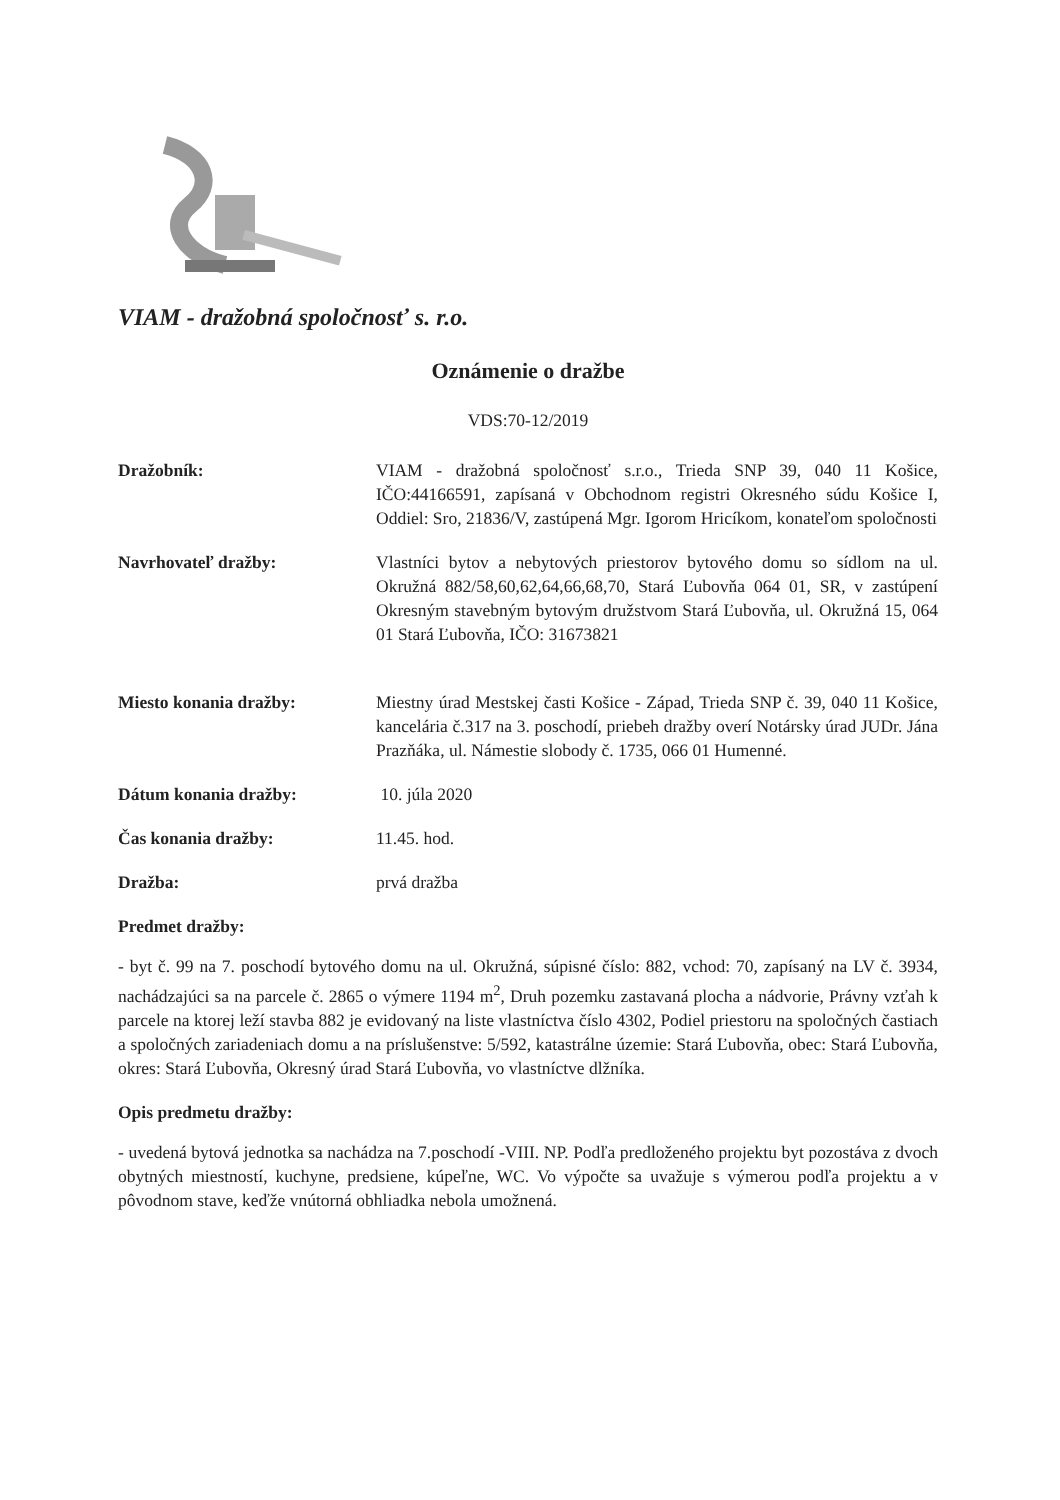VIAM - dražobná spoločnosť s. r.o.
Oznámenie o dražbe
VDS:70-12/2019
Dražobník: VIAM - dražobná spoločnosť s.r.o., Trieda SNP 39, 040 11 Košice, IČO:44166591, zapísaná v Obchodnom registri Okresného súdu Košice I, Oddiel: Sro, 21836/V, zastúpená Mgr. Igorom Hricíkom, konateľom spoločnosti
Navrhovateľ dražby: Vlastníci bytov a nebytových priestorov bytového domu so sídlom na ul. Okružná 882/58,60,62,64,66,68,70, Stará Ľubovňa 064 01, SR, v zastúpení Okresným stavebným bytovým družstvom Stará Ľubovňa, ul. Okružná 15, 064 01 Stará Ľubovňa, IČO: 31673821
Miesto konania dražby: Miestny úrad Mestskej časti Košice - Západ, Trieda SNP č. 39, 040 11 Košice, kancelária č.317 na 3. poschodí, priebeh dražby overí Notársky úrad JUDr. Jána Prazňáka, ul. Námestie slobody č. 1735, 066 01 Humenné.
Dátum konania dražby: 10. júla 2020
Čas konania dražby: 11.45. hod.
Dražba: prvá dražba
Predmet dražby:
- byt č. 99 na 7. poschodí bytového domu na ul. Okružná, súpisné číslo: 882, vchod: 70, zapísaný na LV č. 3934, nachádzajúci sa na parcele č. 2865 o výmere 1194 m<sup>2</sup>, Druh pozemku zastavaná plocha a nádvorie, Právny vzťah k parcele na ktorej leží stavba 882 je evidovaný na liste vlastníctva číslo 4302, Podiel priestoru na spoločných častiach a spoločných zariadeniach domu a na príslušenstve: 5/592, katastrálne územie: Stará Ľubovňa, obec: Stará Ľubovňa, okres: Stará Ľubovňa, Okresný úrad Stará Ľubovňa, vo vlastníctve dlžníka.
Opis predmetu dražby:
- uvedená bytová jednotka sa nachádza na 7.poschodí -VIII. NP. Podľa predloženého projektu byt pozostáva z dvoch obytných miestností, kuchyne, predsiene, kúpeľne, WC. Vo výpočte sa uvažuje s výmerou podľa projektu a v pôvodnom stave, keďže vnútorná obhliadka nebola umožnená.